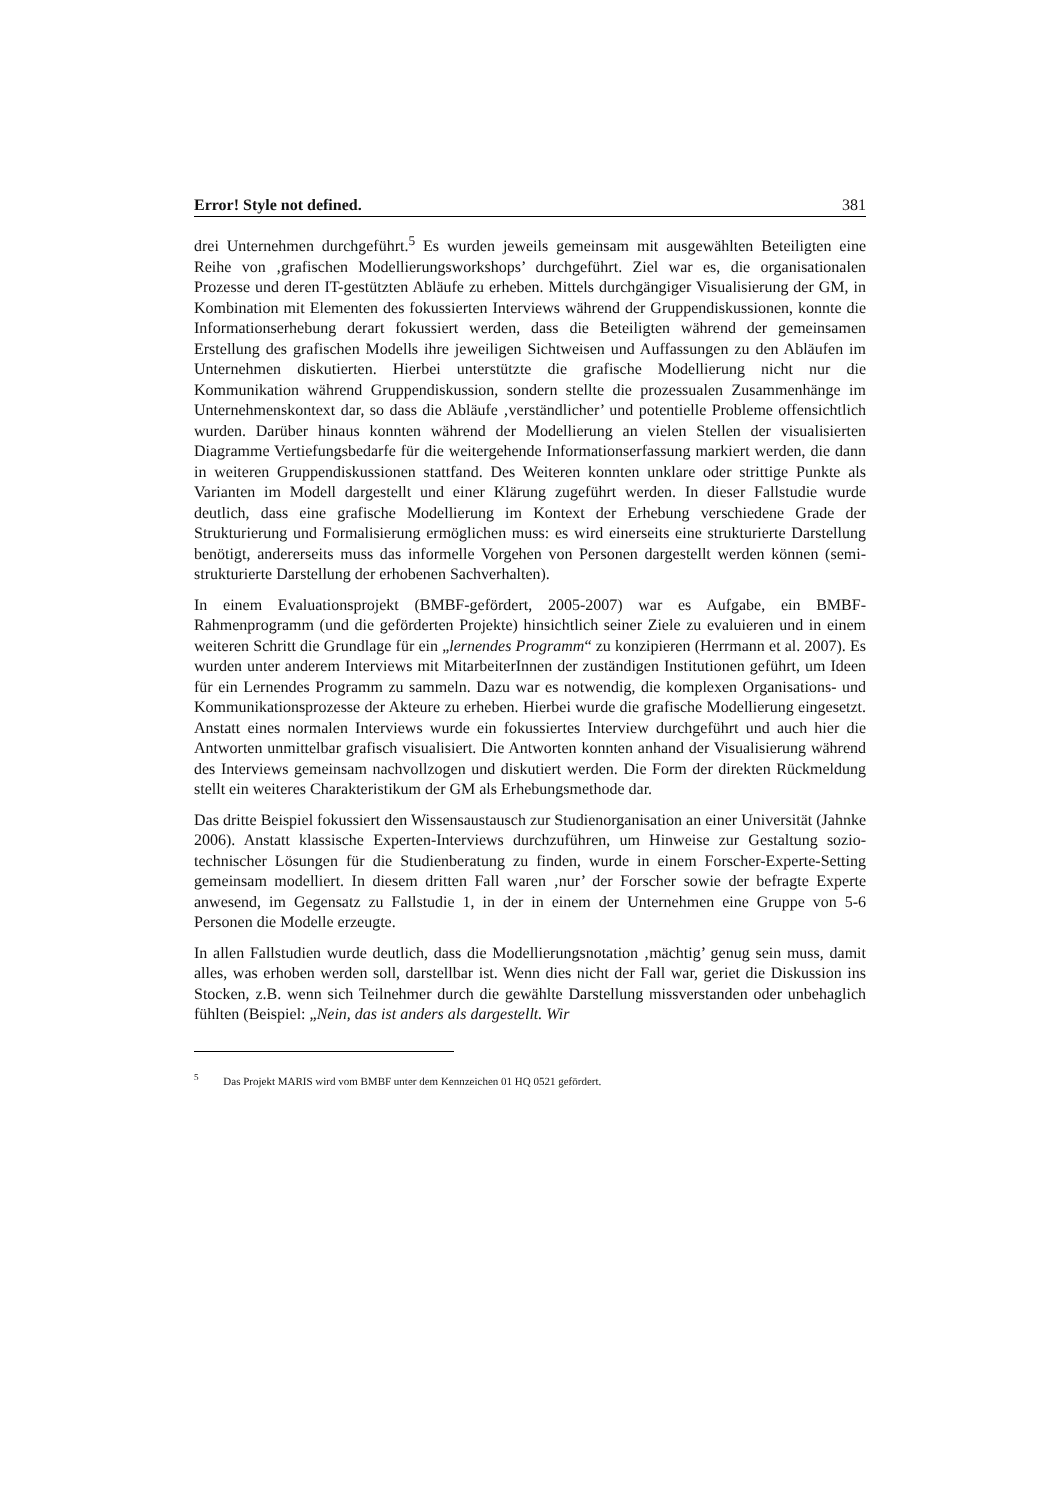Error! Style not defined. 381
drei Unternehmen durchgeführt.<sup>5</sup> Es wurden jeweils gemeinsam mit ausgewählten Beteiligten eine Reihe von ‚grafischen Modellierungsworkshops’ durchgeführt. Ziel war es, die organisationalen Prozesse und deren IT-gestützten Abläufe zu erheben. Mittels durchgängiger Visualisierung der GM, in Kombination mit Elementen des fokussierten Interviews während der Gruppendiskussionen, konnte die Informationserhebung derart fokussiert werden, dass die Beteiligten während der gemeinsamen Erstellung des grafischen Modells ihre jeweiligen Sichtweisen und Auffassungen zu den Abläufen im Unternehmen diskutierten. Hierbei unterstützte die grafische Modellierung nicht nur die Kommunikation während Gruppendiskussion, sondern stellte die prozessualen Zusammenhänge im Unternehmenskontext dar, so dass die Abläufe ‚verständlicher’ und potentielle Probleme offensichtlich wurden. Darüber hinaus konnten während der Modellierung an vielen Stellen der visualisierten Diagramme Vertiefungsbedarfe für die weitergehende Informationserfassung markiert werden, die dann in weiteren Gruppendiskussionen stattfand. Des Weiteren konnten unklare oder strittige Punkte als Varianten im Modell dargestellt und einer Klärung zugeführt werden. In dieser Fallstudie wurde deutlich, dass eine grafische Modellierung im Kontext der Erhebung verschiedene Grade der Strukturierung und Formalisierung ermöglichen muss: es wird einerseits eine strukturierte Darstellung benötigt, andererseits muss das informelle Vorgehen von Personen dargestellt werden können (semi-strukturierte Darstellung der erhobenen Sachverhalten).
In einem Evaluationsprojekt (BMBF-gefördert, 2005-2007) war es Aufgabe, ein BMBF-Rahmenprogramm (und die geförderten Projekte) hinsichtlich seiner Ziele zu evaluieren und in einem weiteren Schritt die Grundlage für ein „lernendes Programm“ zu konzipieren (Herrmann et al. 2007). Es wurden unter anderem Interviews mit MitarbeiterInnen der zuständigen Institutionen geführt, um Ideen für ein Lernendes Programm zu sammeln. Dazu war es notwendig, die komplexen Organisations- und Kommunikationsprozesse der Akteure zu erheben. Hierbei wurde die grafische Modellierung eingesetzt. Anstatt eines normalen Interviews wurde ein fokussiertes Interview durchgeführt und auch hier die Antworten unmittelbar grafisch visualisiert. Die Antworten konnten anhand der Visualisierung während des Interviews gemeinsam nachvollzogen und diskutiert werden. Die Form der direkten Rückmeldung stellt ein weiteres Charakteristikum der GM als Erhebungsmethode dar.
Das dritte Beispiel fokussiert den Wissensaustausch zur Studienorganisation an einer Universität (Jahnke 2006). Anstatt klassische Experten-Interviews durchzuführen, um Hinweise zur Gestaltung sozio-technischer Lösungen für die Studienberatung zu finden, wurde in einem Forscher-Experte-Setting gemeinsam modelliert. In diesem dritten Fall waren ‚nur’ der Forscher sowie der befragte Experte anwesend, im Gegensatz zu Fallstudie 1, in der in einem der Unternehmen eine Gruppe von 5-6 Personen die Modelle erzeugte.
In allen Fallstudien wurde deutlich, dass die Modellierungsnotation ‚mächtig’ genug sein muss, damit alles, was erhoben werden soll, darstellbar ist. Wenn dies nicht der Fall war, geriet die Diskussion ins Stocken, z.B. wenn sich Teilnehmer durch die gewählte Darstellung missverstanden oder unbehaglich fühlten (Beispiel: „Nein, das ist anders als dargestellt. Wir
<sup>5</sup> Das Projekt MARIS wird vom BMBF unter dem Kennzeichen 01 HQ 0521 gefördert.